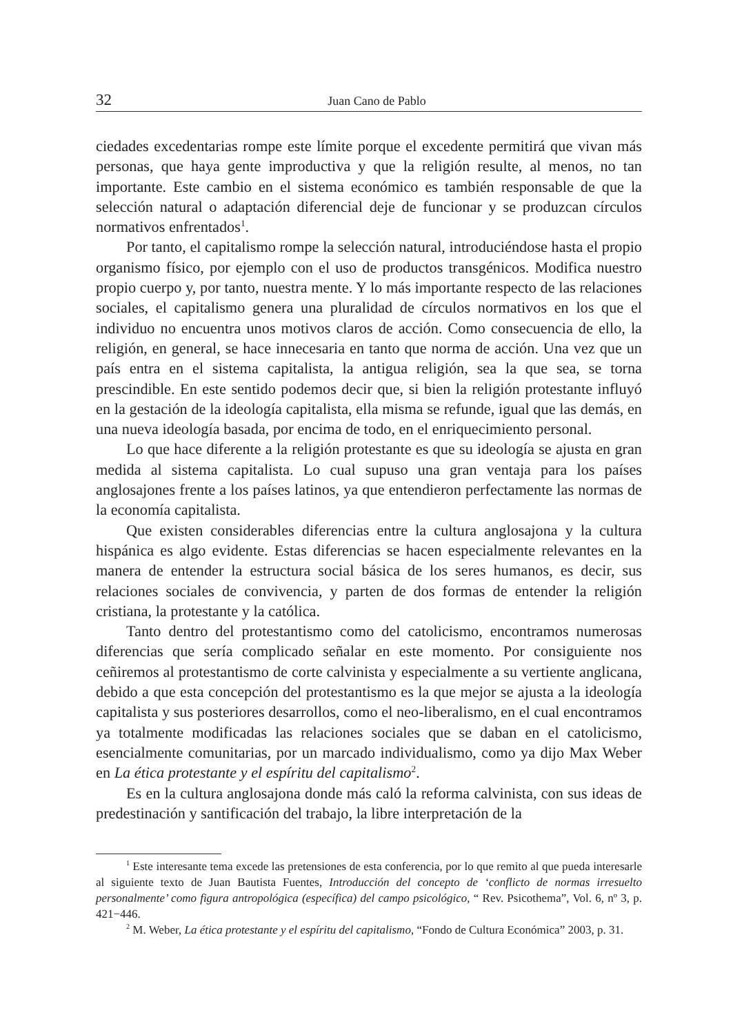32 Juan Cano de Pablo
ciedades excedentarias rompe este límite porque el excedente permitirá que vivan más personas, que haya gente improductiva y que la religión resulte, al menos, no tan importante. Este cambio en el sistema económico es también responsable de que la selección natural o adaptación diferencial deje de funcionar y se produzcan círculos normativos enfrentados<sup>1</sup>.
Por tanto, el capitalismo rompe la selección natural, introduciéndose hasta el propio organismo físico, por ejemplo con el uso de productos transgénicos. Modifica nuestro propio cuerpo y, por tanto, nuestra mente. Y lo más importante respecto de las relaciones sociales, el capitalismo genera una pluralidad de círculos normativos en los que el individuo no encuentra unos motivos claros de acción. Como consecuencia de ello, la religión, en general, se hace innecesaria en tanto que norma de acción. Una vez que un país entra en el sistema capitalista, la antigua religión, sea la que sea, se torna prescindible. En este sentido podemos decir que, si bien la religión protestante influyó en la gestación de la ideología capitalista, ella misma se refunde, igual que las demás, en una nueva ideología basada, por encima de todo, en el enriquecimiento personal.
Lo que hace diferente a la religión protestante es que su ideología se ajusta en gran medida al sistema capitalista. Lo cual supuso una gran ventaja para los países anglosajones frente a los países latinos, ya que entendieron perfectamente las normas de la economía capitalista.
Que existen considerables diferencias entre la cultura anglosajona y la cultura hispánica es algo evidente. Estas diferencias se hacen especialmente relevantes en la manera de entender la estructura social básica de los seres humanos, es decir, sus relaciones sociales de convivencia, y parten de dos formas de entender la religión cristiana, la protestante y la católica.
Tanto dentro del protestantismo como del catolicismo, encontramos numerosas diferencias que sería complicado señalar en este momento. Por consiguiente nos ceñiremos al protestantismo de corte calvinista y especialmente a su vertiente anglicana, debido a que esta concepción del protestantismo es la que mejor se ajusta a la ideología capitalista y sus posteriores desarrollos, como el neo-liberalismo, en el cual encontramos ya totalmente modificadas las relaciones sociales que se daban en el catolicismo, esencialmente comunitarias, por un marcado individualismo, como ya dijo Max Weber en La ética protestante y el espíritu del capitalismo<sup>2</sup>.
Es en la cultura anglosajona donde más caló la reforma calvinista, con sus ideas de predestinación y santificación del trabajo, la libre interpretación de la
<sup>1</sup> Este interesante tema excede las pretensiones de esta conferencia, por lo que remito al que pueda interesarle al siguiente texto de Juan Bautista Fuentes, Introducción del concepto de ‘conflicto de normas irresuelto personalmente’ como figura antropológica (específica) del campo psicológico, “ Rev. Psicothema”, Vol. 6, nº 3, p. 421−446.
<sup>2</sup> M. Weber, La ética protestante y el espíritu del capitalismo, “Fondo de Cultura Económica” 2003, p. 31.